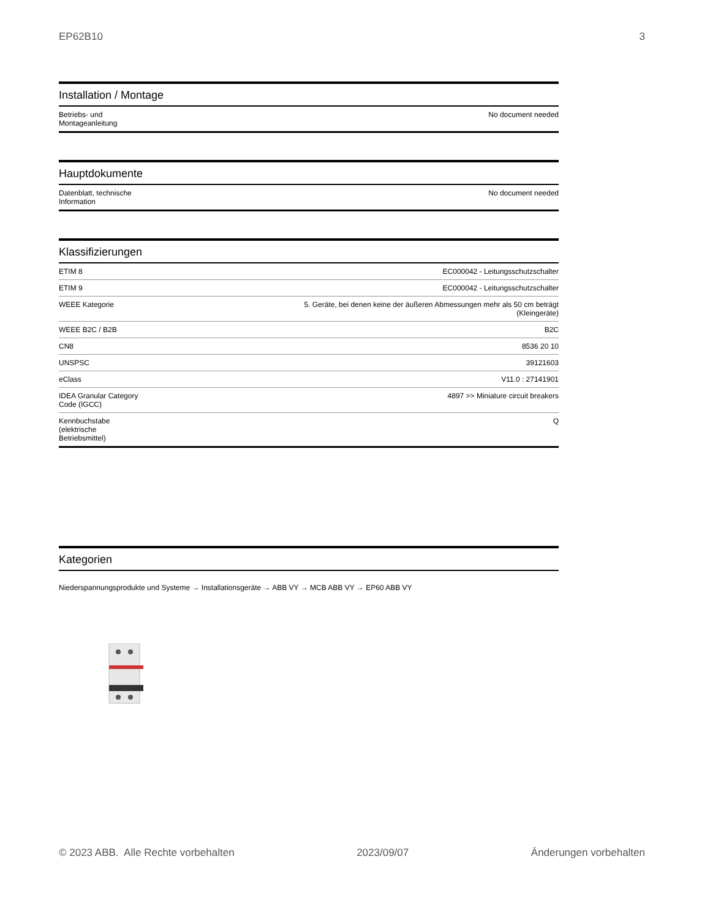EP62B10 3
Installation / Montage
| Betriebs- und Montageanleitung | No document needed |
Hauptdokumente
| Datenblatt, technische Information | No document needed |
Klassifizierungen
| ETIM 8 | EC000042 - Leitungsschutzschalter |
| ETIM 9 | EC000042 - Leitungsschutzschalter |
| WEEE Kategorie | 5. Geräte, bei denen keine der äußeren Abmessungen mehr als 50 cm beträgt (Kleingeräte) |
| WEEE B2C / B2B | B2C |
| CN8 | 8536 20 10 |
| UNSPSC | 39121603 |
| eClass | V11.0 : 27141901 |
| IDEA Granular Category Code (IGCC) | 4897 >> Miniature circuit breakers |
| Kennbuchstabe (elektrische Betriebsmittel) | Q |
Kategorien
Niederspannungsprodukte und Systeme → Installationsgeräte → ABB VY → MCB ABB VY → EP60 ABB VY
© 2023 ABB. Alle Rechte vorbehalten 2023/09/07 Änderungen vorbehalten